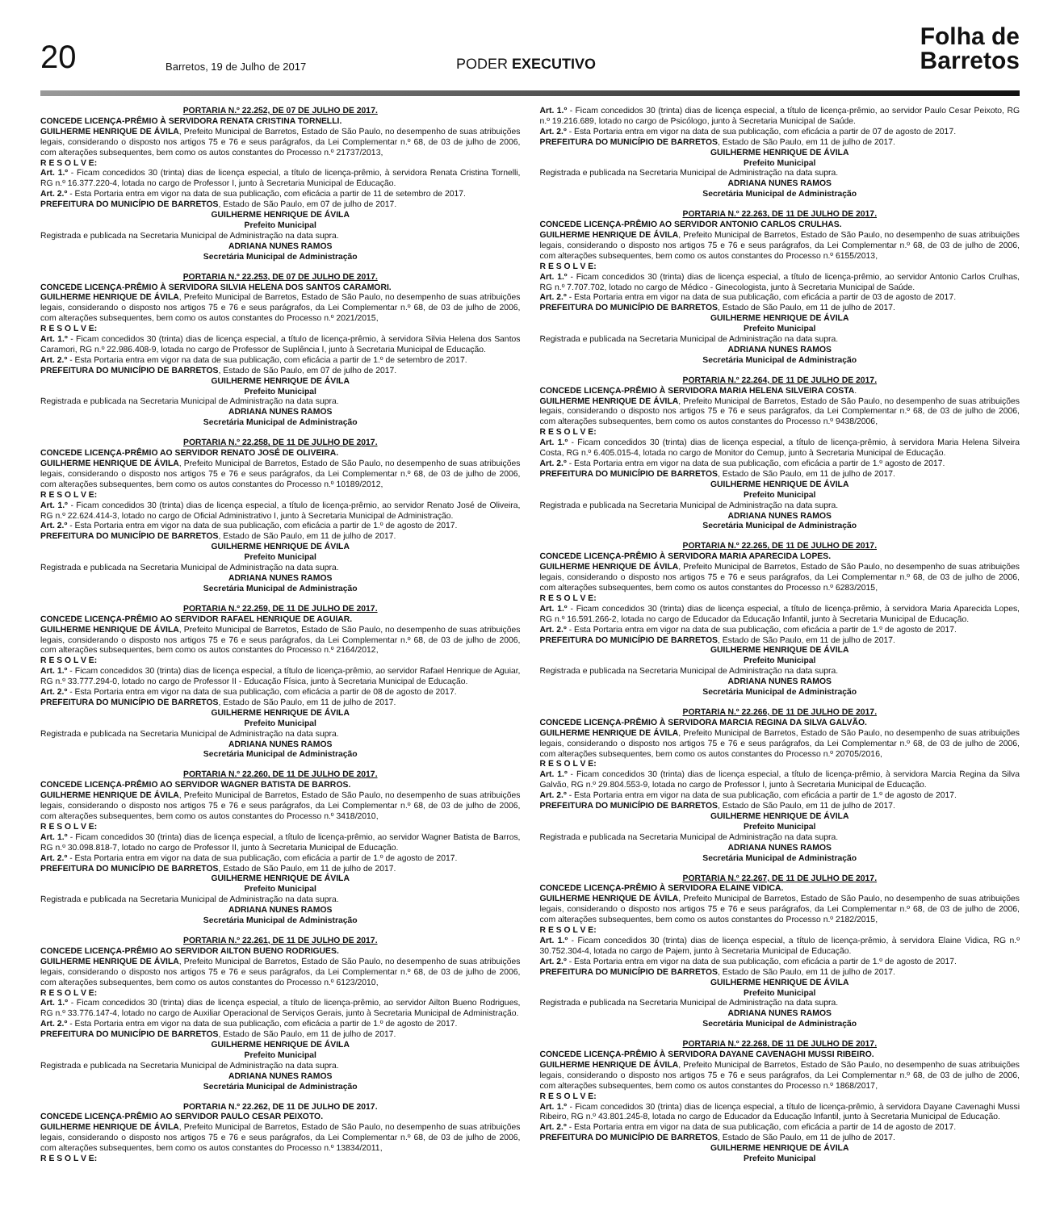20
Barretos, 19 de Julho de 2017
PODER EXECUTIVO
Folha de Barretos
PORTARIA N.º 22.252, DE 07 DE JULHO DE 2017.
CONCEDE LICENÇA-PRÊMIO À SERVIDORA RENATA CRISTINA TORNELLI.
GUILHERME HENRIQUE DE ÁVILA, Prefeito Municipal de Barretos, Estado de São Paulo, no desempenho de suas atribuições legais, considerando o disposto nos artigos 75 e 76 e seus parágrafos, da Lei Complementar n.º 68, de 03 de julho de 2006, com alterações subsequentes, bem como os autos constantes do Processo n.º 21737/2013,
R E S O L V E:
Art. 1.º - Ficam concedidos 30 (trinta) dias de licença especial, a título de licença-prêmio, à servidora Renata Cristina Tornelli, RG n.º 16.377.220-4, lotada no cargo de Professor I, junto à Secretaria Municipal de Educação.
Art. 2.º - Esta Portaria entra em vigor na data de sua publicação, com eficácia a partir de 11 de setembro de 2017.
PREFEITURA DO MUNICÍPIO DE BARRETOS, Estado de São Paulo, em 07 de julho de 2017.
GUILHERME HENRIQUE DE ÁVILA
Prefeito Municipal
Registrada e publicada na Secretaria Municipal de Administração na data supra.
ADRIANA NUNES RAMOS
Secretária Municipal de Administração
PORTARIA N.º 22.253, DE 07 DE JULHO DE 2017.
CONCEDE LICENÇA-PRÊMIO À SERVIDORA SILVIA HELENA DOS SANTOS CARAMORI.
GUILHERME HENRIQUE DE ÁVILA, Prefeito Municipal de Barretos, Estado de São Paulo, no desempenho de suas atribuições legais, considerando o disposto nos artigos 75 e 76 e seus parágrafos, da Lei Complementar n.º 68, de 03 de julho de 2006, com alterações subsequentes, bem como os autos constantes do Processo n.º 2021/2015,
R E S O L V E:
Art. 1.º - Ficam concedidos 30 (trinta) dias de licença especial, a título de licença-prêmio, à servidora Silvia Helena dos Santos Caramori, RG n.º 22.986.408-9, lotada no cargo de Professor de Suplência I, junto à Secretaria Municipal de Educação.
Art. 2.º - Esta Portaria entra em vigor na data de sua publicação, com eficácia a partir de 1.º de setembro de 2017.
PREFEITURA DO MUNICÍPIO DE BARRETOS, Estado de São Paulo, em 07 de julho de 2017.
GUILHERME HENRIQUE DE ÁVILA
Prefeito Municipal
Registrada e publicada na Secretaria Municipal de Administração na data supra.
ADRIANA NUNES RAMOS
Secretária Municipal de Administração
PORTARIA N.º 22.258, DE 11 DE JULHO DE 2017.
CONCEDE LICENÇA-PRÊMIO AO SERVIDOR RENATO JOSÉ DE OLIVEIRA.
GUILHERME HENRIQUE DE ÁVILA, Prefeito Municipal de Barretos, Estado de São Paulo, no desempenho de suas atribuições legais, considerando o disposto nos artigos 75 e 76 e seus parágrafos, da Lei Complementar n.º 68, de 03 de julho de 2006, com alterações subsequentes, bem como os autos constantes do Processo n.º 10189/2012,
R E S O L V E:
Art. 1.º - Ficam concedidos 30 (trinta) dias de licença especial, a título de licença-prêmio, ao servidor Renato José de Oliveira, RG n.º 22.624.414-3, lotado no cargo de Oficial Administrativo I, junto à Secretaria Municipal de Administração.
Art. 2.º - Esta Portaria entra em vigor na data de sua publicação, com eficácia a partir de 1.º de agosto de 2017.
PREFEITURA DO MUNICÍPIO DE BARRETOS, Estado de São Paulo, em 11 de julho de 2017.
GUILHERME HENRIQUE DE ÁVILA
Prefeito Municipal
Registrada e publicada na Secretaria Municipal de Administração na data supra.
ADRIANA NUNES RAMOS
Secretária Municipal de Administração
PORTARIA N.º 22.259, DE 11 DE JULHO DE 2017.
CONCEDE LICENÇA-PRÊMIO AO SERVIDOR RAFAEL HENRIQUE DE AGUIAR.
GUILHERME HENRIQUE DE ÁVILA, Prefeito Municipal de Barretos, Estado de São Paulo, no desempenho de suas atribuições legais, considerando o disposto nos artigos 75 e 76 e seus parágrafos, da Lei Complementar n.º 68, de 03 de julho de 2006, com alterações subsequentes, bem como os autos constantes do Processo n.º 2164/2012,
R E S O L V E:
Art. 1.º - Ficam concedidos 30 (trinta) dias de licença especial, a título de licença-prêmio, ao servidor Rafael Henrique de Aguiar, RG n.º 33.777.294-0, lotado no cargo de Professor II - Educação Física, junto à Secretaria Municipal de Educação.
Art. 2.º - Esta Portaria entra em vigor na data de sua publicação, com eficácia a partir de 08 de agosto de 2017.
PREFEITURA DO MUNICÍPIO DE BARRETOS, Estado de São Paulo, em 11 de julho de 2017.
GUILHERME HENRIQUE DE ÁVILA
Prefeito Municipal
Registrada e publicada na Secretaria Municipal de Administração na data supra.
ADRIANA NUNES RAMOS
Secretária Municipal de Administração
PORTARIA N.º 22.260, DE 11 DE JULHO DE 2017.
CONCEDE LICENÇA-PRÊMIO AO SERVIDOR WAGNER BATISTA DE BARROS.
GUILHERME HENRIQUE DE ÁVILA, Prefeito Municipal de Barretos, Estado de São Paulo, no desempenho de suas atribuições legais, considerando o disposto nos artigos 75 e 76 e seus parágrafos, da Lei Complementar n.º 68, de 03 de julho de 2006, com alterações subsequentes, bem como os autos constantes do Processo n.º 3418/2010,
R E S O L V E:
Art. 1.º - Ficam concedidos 30 (trinta) dias de licença especial, a título de licença-prêmio, ao servidor Wagner Batista de Barros, RG n.º 30.098.818-7, lotado no cargo de Professor II, junto à Secretaria Municipal de Educação.
Art. 2.º - Esta Portaria entra em vigor na data de sua publicação, com eficácia a partir de 1.º de agosto de 2017.
PREFEITURA DO MUNICÍPIO DE BARRETOS, Estado de São Paulo, em 11 de julho de 2017.
GUILHERME HENRIQUE DE ÁVILA
Prefeito Municipal
Registrada e publicada na Secretaria Municipal de Administração na data supra.
ADRIANA NUNES RAMOS
Secretária Municipal de Administração
PORTARIA N.º 22.261, DE 11 DE JULHO DE 2017.
CONCEDE LICENÇA-PRÊMIO AO SERVIDOR AILTON BUENO RODRIGUES.
GUILHERME HENRIQUE DE ÁVILA, Prefeito Municipal de Barretos, Estado de São Paulo, no desempenho de suas atribuições legais, considerando o disposto nos artigos 75 e 76 e seus parágrafos, da Lei Complementar n.º 68, de 03 de julho de 2006, com alterações subsequentes, bem como os autos constantes do Processo n.º 6123/2010,
R E S O L V E:
Art. 1.º - Ficam concedidos 30 (trinta) dias de licença especial, a título de licença-prêmio, ao servidor Ailton Bueno Rodrigues, RG n.º 33.776.147-4, lotado no cargo de Auxiliar Operacional de Serviços Gerais, junto à Secretaria Municipal de Administração.
Art. 2.º - Esta Portaria entra em vigor na data de sua publicação, com eficácia a partir de 1.º de agosto de 2017.
PREFEITURA DO MUNICÍPIO DE BARRETOS, Estado de São Paulo, em 11 de julho de 2017.
GUILHERME HENRIQUE DE ÁVILA
Prefeito Municipal
Registrada e publicada na Secretaria Municipal de Administração na data supra.
ADRIANA NUNES RAMOS
Secretária Municipal de Administração
PORTARIA N.º 22.262, DE 11 DE JULHO DE 2017.
CONCEDE LICENÇA-PRÊMIO AO SERVIDOR PAULO CESAR PEIXOTO.
GUILHERME HENRIQUE DE ÁVILA, Prefeito Municipal de Barretos, Estado de São Paulo, no desempenho de suas atribuições legais, considerando o disposto nos artigos 75 e 76 e seus parágrafos, da Lei Complementar n.º 68, de 03 de julho de 2006, com alterações subsequentes, bem como os autos constantes do Processo n.º 13834/2011,
R E S O L V E:
Art. 1.º - Ficam concedidos 30 (trinta) dias de licença especial, a título de licença-prêmio, ao servidor Paulo Cesar Peixoto, RG n.º 19.216.689, lotado no cargo de Psicólogo, junto à Secretaria Municipal de Saúde.
Art. 2.º - Esta Portaria entra em vigor na data de sua publicação, com eficácia a partir de 07 de agosto de 2017.
PREFEITURA DO MUNICÍPIO DE BARRETOS, Estado de São Paulo, em 11 de julho de 2017.
GUILHERME HENRIQUE DE ÁVILA
Prefeito Municipal
Registrada e publicada na Secretaria Municipal de Administração na data supra.
ADRIANA NUNES RAMOS
Secretária Municipal de Administração
PORTARIA N.º 22.263, DE 11 DE JULHO DE 2017.
CONCEDE LICENÇA-PRÊMIO AO SERVIDOR ANTONIO CARLOS CRULHAS.
GUILHERME HENRIQUE DE ÁVILA, Prefeito Municipal de Barretos, Estado de São Paulo, no desempenho de suas atribuições legais, considerando o disposto nos artigos 75 e 76 e seus parágrafos, da Lei Complementar n.º 68, de 03 de julho de 2006, com alterações subsequentes, bem como os autos constantes do Processo n.º 6155/2013,
R E S O L V E:
Art. 1.º - Ficam concedidos 30 (trinta) dias de licença especial, a título de licença-prêmio, ao servidor Antonio Carlos Crulhas, RG n.º 7.707.702, lotado no cargo de Médico - Ginecologista, junto à Secretaria Municipal de Saúde.
Art. 2.º - Esta Portaria entra em vigor na data de sua publicação, com eficácia a partir de 03 de agosto de 2017.
PREFEITURA DO MUNICÍPIO DE BARRETOS, Estado de São Paulo, em 11 de julho de 2017.
GUILHERME HENRIQUE DE ÁVILA
Prefeito Municipal
Registrada e publicada na Secretaria Municipal de Administração na data supra.
ADRIANA NUNES RAMOS
Secretária Municipal de Administração
PORTARIA N.º 22.264, DE 11 DE JULHO DE 2017.
CONCEDE LICENÇA-PRÊMIO À SERVIDORA MARIA HELENA SILVEIRA COSTA.
GUILHERME HENRIQUE DE ÁVILA, Prefeito Municipal de Barretos, Estado de São Paulo, no desempenho de suas atribuições legais, considerando o disposto nos artigos 75 e 76 e seus parágrafos, da Lei Complementar n.º 68, de 03 de julho de 2006, com alterações subsequentes, bem como os autos constantes do Processo n.º 9438/2006,
R E S O L V E:
Art. 1.º - Ficam concedidos 30 (trinta) dias de licença especial, a título de licença-prêmio, à servidora Maria Helena Silveira Costa, RG n.º 6.405.015-4, lotada no cargo de Monitor do Cemup, junto à Secretaria Municipal de Educação.
Art. 2.º - Esta Portaria entra em vigor na data de sua publicação, com eficácia a partir de 1.º agosto de 2017.
PREFEITURA DO MUNICÍPIO DE BARRETOS, Estado de São Paulo, em 11 de julho de 2017.
GUILHERME HENRIQUE DE ÁVILA
Prefeito Municipal
Registrada e publicada na Secretaria Municipal de Administração na data supra.
ADRIANA NUNES RAMOS
Secretária Municipal de Administração
PORTARIA N.º 22.265, DE 11 DE JULHO DE 2017.
CONCEDE LICENÇA-PRÊMIO À SERVIDORA MARIA APARECIDA LOPES.
GUILHERME HENRIQUE DE ÁVILA, Prefeito Municipal de Barretos, Estado de São Paulo, no desempenho de suas atribuições legais, considerando o disposto nos artigos 75 e 76 e seus parágrafos, da Lei Complementar n.º 68, de 03 de julho de 2006, com alterações subsequentes, bem como os autos constantes do Processo n.º 6283/2015,
R E S O L V E:
Art. 1.º - Ficam concedidos 30 (trinta) dias de licença especial, a título de licença-prêmio, à servidora Maria Aparecida Lopes, RG n.º 16.591.266-2, lotada no cargo de Educador da Educação Infantil, junto à Secretaria Municipal de Educação.
Art. 2.º - Esta Portaria entra em vigor na data de sua publicação, com eficácia a partir de 1.º de agosto de 2017.
PREFEITURA DO MUNICÍPIO DE BARRETOS, Estado de São Paulo, em 11 de julho de 2017.
GUILHERME HENRIQUE DE ÁVILA
Prefeito Municipal
Registrada e publicada na Secretaria Municipal de Administração na data supra.
ADRIANA NUNES RAMOS
Secretária Municipal de Administração
PORTARIA N.º 22.266, DE 11 DE JULHO DE 2017.
CONCEDE LICENÇA-PRÊMIO À SERVIDORA MARCIA REGINA DA SILVA GALVÃO.
GUILHERME HENRIQUE DE ÁVILA, Prefeito Municipal de Barretos, Estado de São Paulo, no desempenho de suas atribuições legais, considerando o disposto nos artigos 75 e 76 e seus parágrafos, da Lei Complementar n.º 68, de 03 de julho de 2006, com alterações subsequentes, bem como os autos constantes do Processo n.º 20705/2016,
R E S O L V E:
Art. 1.º - Ficam concedidos 30 (trinta) dias de licença especial, a título de licença-prêmio, à servidora Marcia Regina da Silva Galvão, RG n.º 29.804.553-9, lotada no cargo de Professor I, junto à Secretaria Municipal de Educação.
Art. 2.º - Esta Portaria entra em vigor na data de sua publicação, com eficácia a partir de 1.º de agosto de 2017.
PREFEITURA DO MUNICÍPIO DE BARRETOS, Estado de São Paulo, em 11 de julho de 2017.
GUILHERME HENRIQUE DE ÁVILA
Prefeito Municipal
Registrada e publicada na Secretaria Municipal de Administração na data supra.
ADRIANA NUNES RAMOS
Secretária Municipal de Administração
PORTARIA N.º 22.267, DE 11 DE JULHO DE 2017.
CONCEDE LICENÇA-PRÊMIO À SERVIDORA ELAINE VIDICA.
GUILHERME HENRIQUE DE ÁVILA, Prefeito Municipal de Barretos, Estado de São Paulo, no desempenho de suas atribuições legais, considerando o disposto nos artigos 75 e 76 e seus parágrafos, da Lei Complementar n.º 68, de 03 de julho de 2006, com alterações subsequentes, bem como os autos constantes do Processo n.º 2182/2015,
R E S O L V E:
Art. 1.º - Ficam concedidos 30 (trinta) dias de licença especial, a título de licença-prêmio, à servidora Elaine Vidica, RG n.º 30.752.304-4, lotada no cargo de Pajem, junto à Secretaria Municipal de Educação.
Art. 2.º - Esta Portaria entra em vigor na data de sua publicação, com eficácia a partir de 1.º de agosto de 2017.
PREFEITURA DO MUNICÍPIO DE BARRETOS, Estado de São Paulo, em 11 de julho de 2017.
GUILHERME HENRIQUE DE ÁVILA
Prefeito Municipal
Registrada e publicada na Secretaria Municipal de Administração na data supra.
ADRIANA NUNES RAMOS
Secretária Municipal de Administração
PORTARIA N.º 22.268, DE 11 DE JULHO DE 2017.
CONCEDE LICENÇA-PRÊMIO À SERVIDORA DAYANE CAVENAGHI MUSSI RIBEIRO.
GUILHERME HENRIQUE DE ÁVILA, Prefeito Municipal de Barretos, Estado de São Paulo, no desempenho de suas atribuições legais, considerando o disposto nos artigos 75 e 76 e seus parágrafos, da Lei Complementar n.º 68, de 03 de julho de 2006, com alterações subsequentes, bem como os autos constantes do Processo n.º 1868/2017,
R E S O L V E:
Art. 1.º - Ficam concedidos 30 (trinta) dias de licença especial, a título de licença-prêmio, à servidora Dayane Cavenaghi Mussi Ribeiro, RG n.º 43.801.245-8, lotada no cargo de Educador da Educação Infantil, junto à Secretaria Municipal de Educação.
Art. 2.º - Esta Portaria entra em vigor na data de sua publicação, com eficácia a partir de 14 de agosto de 2017.
PREFEITURA DO MUNICÍPIO DE BARRETOS, Estado de São Paulo, em 11 de julho de 2017.
GUILHERME HENRIQUE DE ÁVILA
Prefeito Municipal